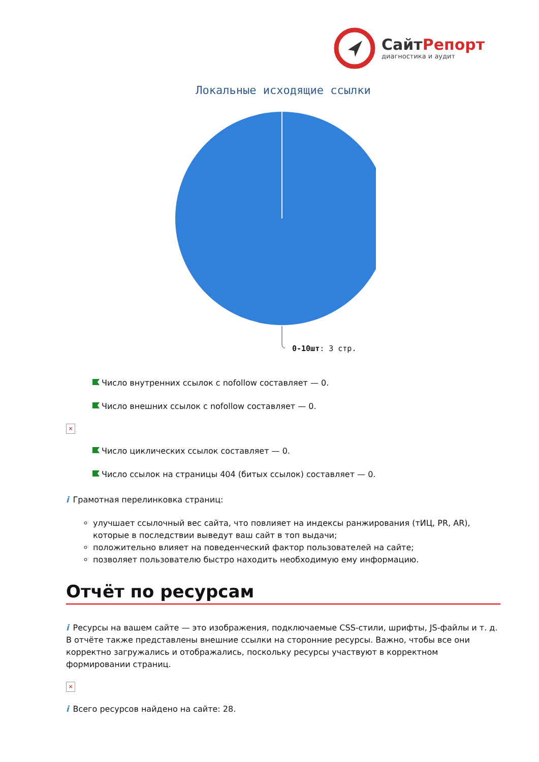СайтРепорт
диагностика и аудит
Локальные исходящие ссылки
0-10шт: 3 стр.
Число внутренних ссылок с nofollow составляет — 0.
Число внешних ссылок с nofollow составляет — 0.
×
Число циклических ссылок составляет — 0.
Число ссылок на страницы 404 (битых ссылок) составляет — 0.
i Грамотная перелинковка страниц:
улучшает ссылочный вес сайта, что повлияет на индексы ранжирования (тИЦ, PR, AR), которые в последствии выведут ваш сайт в топ выдачи;
положительно влияет на поведенческий фактор пользователей на сайте;
позволяет пользователю быстро находить необходимую ему информацию.
Отчёт по ресурсам
i Ресурсы на вашем сайте — это изображения, подключаемые CSS-стили, шрифты, JS-файлы и т. д. В отчёте также представлены внешние ссылки на сторонние ресурсы. Важно, чтобы все они корректно загружались и отображались, поскольку ресурсы участвуют в корректном формировании страниц.
×
i Всего ресурсов найдено на сайте: 28.